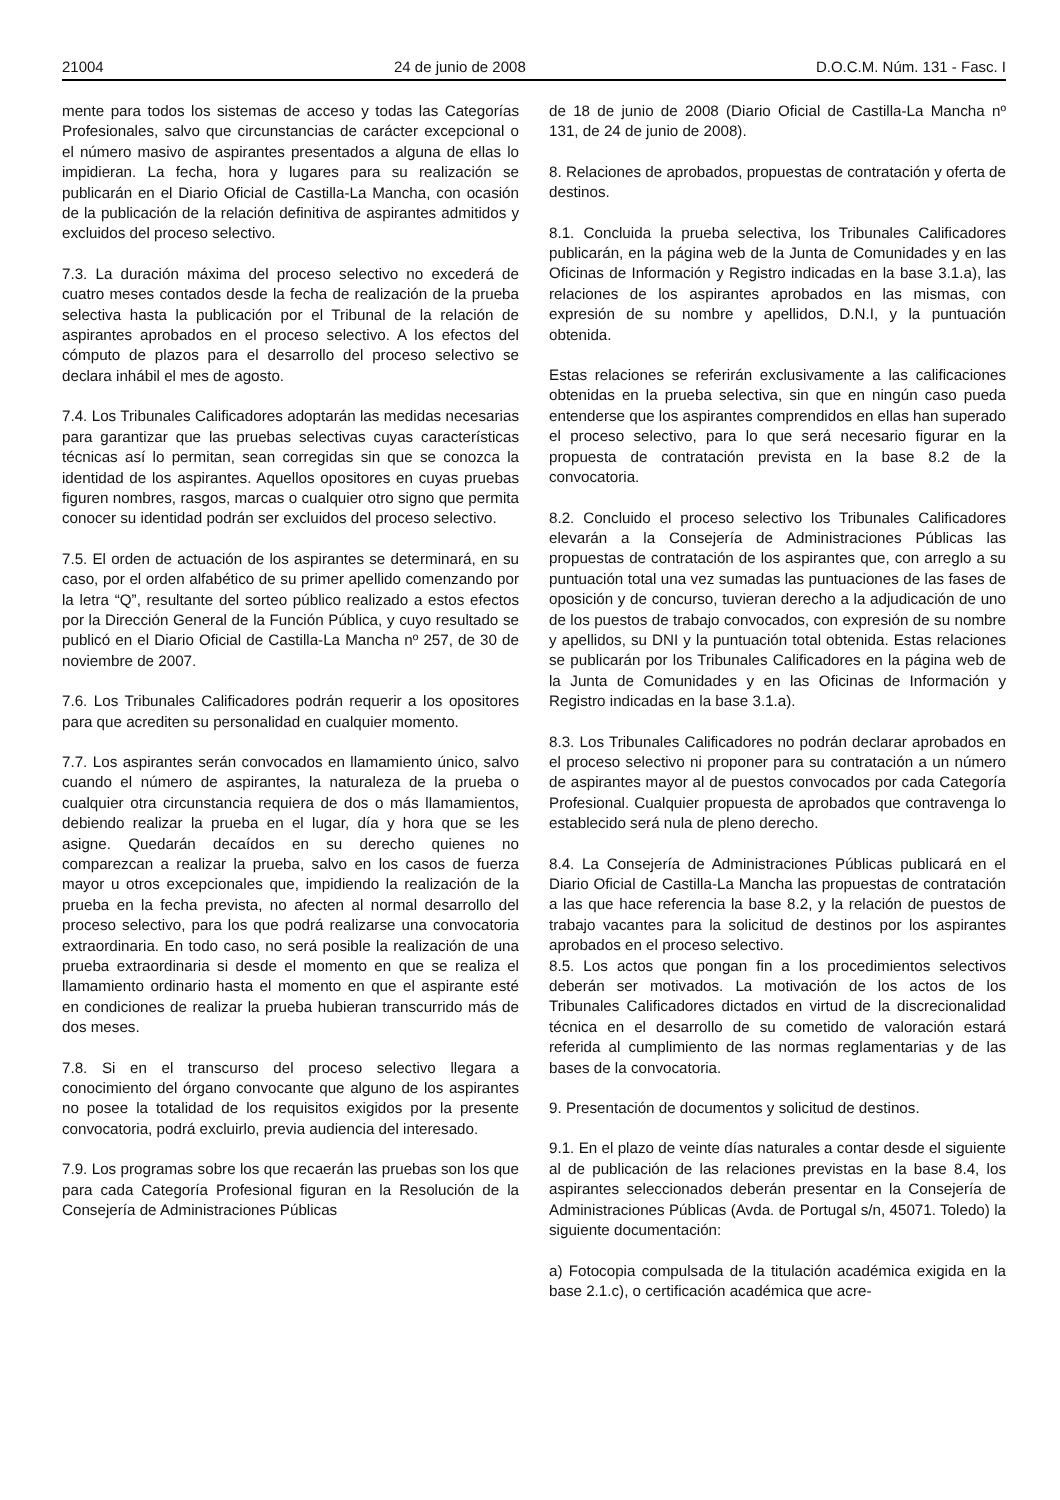21004 24 de junio de 2008 D.O.C.M. Núm. 131 - Fasc. I
mente para todos los sistemas de acceso y todas las Categorías Profesionales, salvo que circunstancias de carácter excepcional o el número masivo de aspirantes presentados a alguna de ellas lo impidieran. La fecha, hora y lugares para su realización se publicarán en el Diario Oficial de Castilla-La Mancha, con ocasión de la publicación de la relación definitiva de aspirantes admitidos y excluidos del proceso selectivo.
7.3. La duración máxima del proceso selectivo no excederá de cuatro meses contados desde la fecha de realización de la prueba selectiva hasta la publicación por el Tribunal de la relación de aspirantes aprobados en el proceso selectivo. A los efectos del cómputo de plazos para el desarrollo del proceso selectivo se declara inhábil el mes de agosto.
7.4. Los Tribunales Calificadores adoptarán las medidas necesarias para garantizar que las pruebas selectivas cuyas características técnicas así lo permitan, sean corregidas sin que se conozca la identidad de los aspirantes. Aquellos opositores en cuyas pruebas figuren nombres, rasgos, marcas o cualquier otro signo que permita conocer su identidad podrán ser excluidos del proceso selectivo.
7.5. El orden de actuación de los aspirantes se determinará, en su caso, por el orden alfabético de su primer apellido comenzando por la letra “Q”, resultante del sorteo público realizado a estos efectos por la Dirección General de la Función Pública, y cuyo resultado se publicó en el Diario Oficial de Castilla-La Mancha nº 257, de 30 de noviembre de 2007.
7.6. Los Tribunales Calificadores podrán requerir a los opositores para que acrediten su personalidad en cualquier momento.
7.7. Los aspirantes serán convocados en llamamiento único, salvo cuando el número de aspirantes, la naturaleza de la prueba o cualquier otra circunstancia requiera de dos o más llamamientos, debiendo realizar la prueba en el lugar, día y hora que se les asigne. Quedarán decaídos en su derecho quienes no comparezcan a realizar la prueba, salvo en los casos de fuerza mayor u otros excepcionales que, impidiendo la realización de la prueba en la fecha prevista, no afecten al normal desarrollo del proceso selectivo, para los que podrá realizarse una convocatoria extraordinaria. En todo caso, no será posible la realización de una prueba extraordinaria si desde el momento en que se realiza el llamamiento ordinario hasta el momento en que el aspirante esté en condiciones de realizar la prueba hubieran transcurrido más de dos meses.
7.8. Si en el transcurso del proceso selectivo llegara a conocimiento del órgano convocante que alguno de los aspirantes no posee la totalidad de los requisitos exigidos por la presente convocatoria, podrá excluirlo, previa audiencia del interesado.
7.9. Los programas sobre los que recaerán las pruebas son los que para cada Categoría Profesional figuran en la Resolución de la Consejería de Administraciones Públicas
de 18 de junio de 2008 (Diario Oficial de Castilla-La Mancha nº 131, de 24 de junio de 2008).
8. Relaciones de aprobados, propuestas de contratación y oferta de destinos.
8.1. Concluida la prueba selectiva, los Tribunales Calificadores publicarán, en la página web de la Junta de Comunidades y en las Oficinas de Información y Registro indicadas en la base 3.1.a), las relaciones de los aspirantes aprobados en las mismas, con expresión de su nombre y apellidos, D.N.I, y la puntuación obtenida.
Estas relaciones se referirán exclusivamente a las calificaciones obtenidas en la prueba selectiva, sin que en ningún caso pueda entenderse que los aspirantes comprendidos en ellas han superado el proceso selectivo, para lo que será necesario figurar en la propuesta de contratación prevista en la base 8.2 de la convocatoria.
8.2. Concluido el proceso selectivo los Tribunales Calificadores elevarán a la Consejería de Administraciones Públicas las propuestas de contratación de los aspirantes que, con arreglo a su puntuación total una vez sumadas las puntuaciones de las fases de oposición y de concurso, tuvieran derecho a la adjudicación de uno de los puestos de trabajo convocados, con expresión de su nombre y apellidos, su DNI y la puntuación total obtenida. Estas relaciones se publicarán por los Tribunales Calificadores en la página web de la Junta de Comunidades y en las Oficinas de Información y Registro indicadas en la base 3.1.a).
8.3. Los Tribunales Calificadores no podrán declarar aprobados en el proceso selectivo ni proponer para su contratación a un número de aspirantes mayor al de puestos convocados por cada Categoría Profesional. Cualquier propuesta de aprobados que contravenga lo establecido será nula de pleno derecho.
8.4. La Consejería de Administraciones Públicas publicará en el Diario Oficial de Castilla-La Mancha las propuestas de contratación a las que hace referencia la base 8.2, y la relación de puestos de trabajo vacantes para la solicitud de destinos por los aspirantes aprobados en el proceso selectivo.
8.5. Los actos que pongan fin a los procedimientos selectivos deberán ser motivados. La motivación de los actos de los Tribunales Calificadores dictados en virtud de la discrecionalidad técnica en el desarrollo de su cometido de valoración estará referida al cumplimiento de las normas reglamentarias y de las bases de la convocatoria.
9. Presentación de documentos y solicitud de destinos.
9.1. En el plazo de veinte días naturales a contar desde el siguiente al de publicación de las relaciones previstas en la base 8.4, los aspirantes seleccionados deberán presentar en la Consejería de Administraciones Públicas (Avda. de Portugal s/n, 45071. Toledo) la siguiente documentación:
a) Fotocopia compulsada de la titulación académica exigida en la base 2.1.c), o certificación académica que acre-